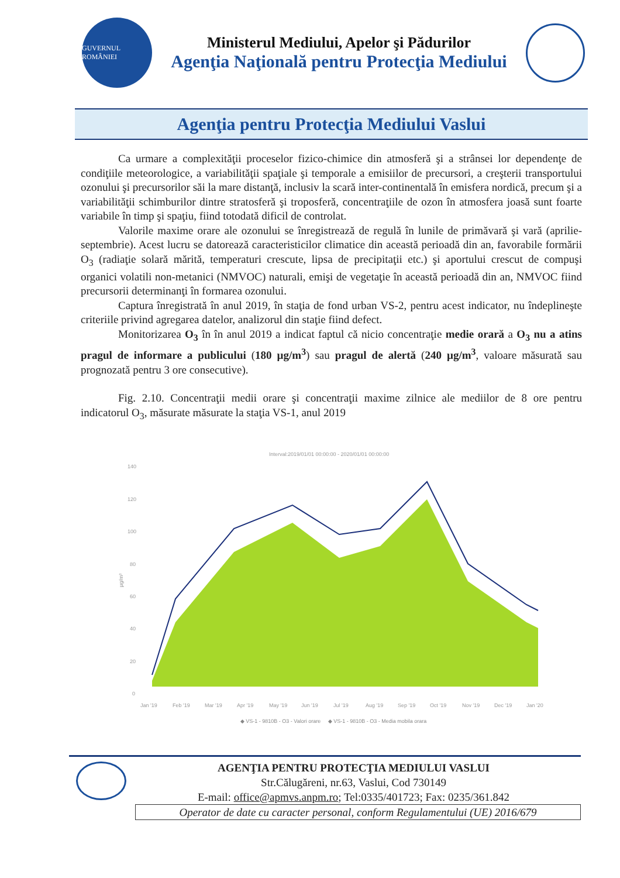GUVERNUL ROMÂNIEI
Ministerul Mediului, Apelor şi Pădurilor
Agenţia Naţională pentru Protecţia Mediului
Agenţia pentru Protecţia Mediului Vaslui
Ca urmare a complexităţii proceselor fizico-chimice din atmosferă şi a strânsei lor dependenţe de condiţiile meteorologice, a variabilităţii spaţiale şi temporale a emisiilor de precursori, a creşterii transportului ozonului şi precursorilor săi la mare distanţă, inclusiv la scară inter-continentală în emisfera nordică, precum şi a variabilităţii schimburilor dintre stratosferă şi troposferă, concentraţiile de ozon în atmosfera joasă sunt foarte variabile în timp şi spaţiu, fiind totodată dificil de controlat.
Valorile maxime orare ale ozonului se înregistrează de regulă în lunile de primăvară şi vară (aprilie-septembrie). Acest lucru se datorează caracteristicilor climatice din această perioadă din an, favorabile formării O<sub>3</sub> (radiaţie solară mărită, temperaturi crescute, lipsa de precipitaţii etc.) şi aportului crescut de compuşi organici volatili non-metanici (NMVOC) naturali, emişi de vegetaţie în această perioadă din an, NMVOC fiind precursorii determinanţi în formarea ozonului.
Captura înregistrată în anul 2019, în staţia de fond urban VS-2, pentru acest indicator, nu îndeplineşte criteriile privind agregarea datelor, analizorul din staţie fiind defect.
Monitorizarea O<sub>3</sub> în în anul 2019 a indicat faptul că nicio concentraţie medie orară a O<sub>3</sub> nu a atins pragul de informare a publicului (180 µg/m<sup>3</sup>) sau pragul de alertă (240 µg/m<sup>3</sup>, valoare măsurată sau prognozată pentru 3 ore consecutive).
Fig. 2.10. Concentraţii medii orare şi concentraţii maxime zilnice ale mediilor de 8 ore pentru indicatorul O<sub>3</sub>, măsurate măsurate la staţia VS-1, anul 2019
Interval:2019/01/01 00:00:00 - 2020/01/01 00:00:00
140
120
100
80
60
40
20
0
µg/m³
Jan '19
Feb '19
Mar '19
Apr '19
May '19
Jun '19
Jul '19
Aug '19
Sep '19
Oct '19
Nov '19
Dec '19
Jan '20
◆ VS-1 - 9810B - O3 - Valori orare ◆ VS-1 - 9810B - O3 - Media mobila orara
AGENŢIA PENTRU PROTECŢIA MEDIULUI VASLUI
Str.Călugăreni, nr.63, Vaslui, Cod 730149
E-mail: office@apmvs.anpm.ro; Tel:0335/401723; Fax: 0235/361.842
Operator de date cu caracter personal, conform Regulamentului (UE) 2016/679